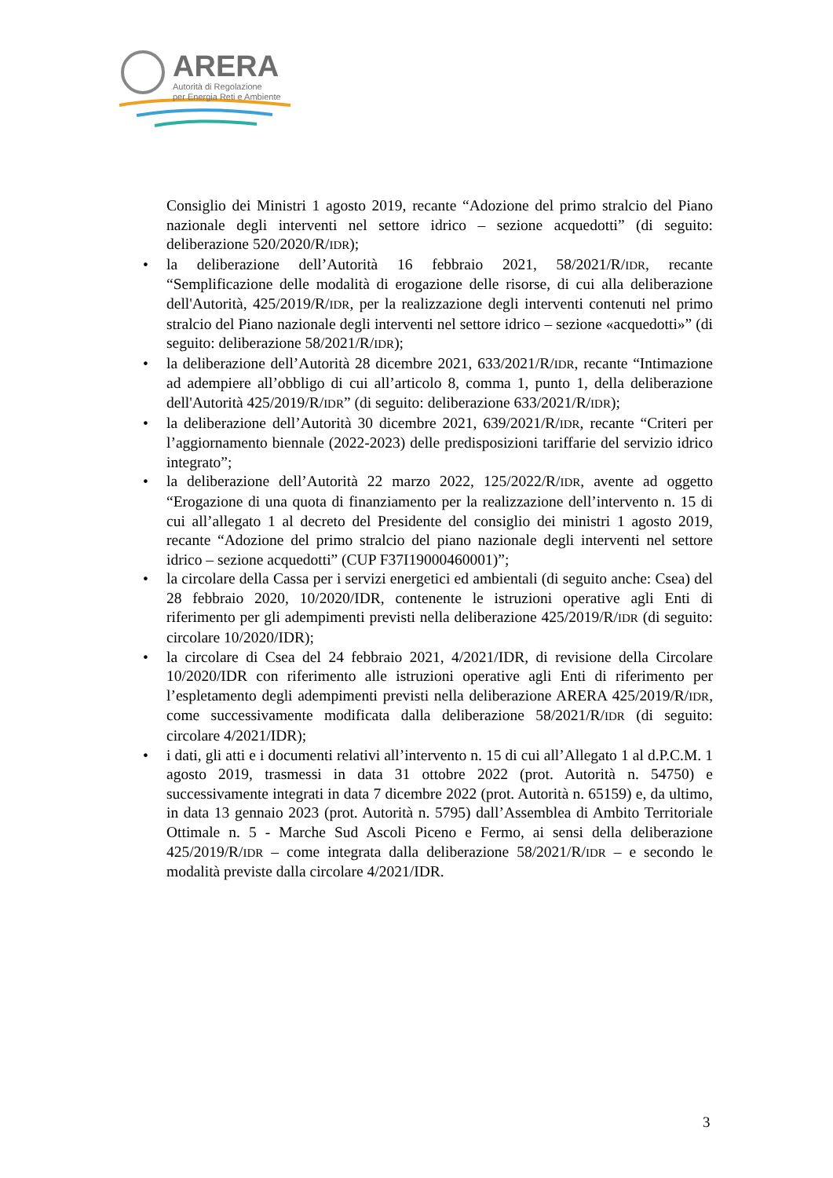ARERA
Autorità di Regolazione
per Energia Reti e Ambiente
Consiglio dei Ministri 1 agosto 2019, recante “Adozione del primo stralcio del Piano nazionale degli interventi nel settore idrico – sezione acquedotti” (di seguito: deliberazione 520/2020/R/IDR);
• la deliberazione dell’Autorità 16 febbraio 2021, 58/2021/R/IDR, recante “Semplificazione delle modalità di erogazione delle risorse, di cui alla deliberazione dell'Autorità, 425/2019/R/IDR, per la realizzazione degli interventi contenuti nel primo stralcio del Piano nazionale degli interventi nel settore idrico – sezione «acquedotti»” (di seguito: deliberazione 58/2021/R/IDR);
• la deliberazione dell’Autorità 28 dicembre 2021, 633/2021/R/IDR, recante “Intimazione ad adempiere all’obbligo di cui all’articolo 8, comma 1, punto 1, della deliberazione dell'Autorità 425/2019/R/IDR” (di seguito: deliberazione 633/2021/R/IDR);
• la deliberazione dell’Autorità 30 dicembre 2021, 639/2021/R/IDR, recante “Criteri per l’aggiornamento biennale (2022-2023) delle predisposizioni tariffarie del servizio idrico integrato”;
• la deliberazione dell’Autorità 22 marzo 2022, 125/2022/R/IDR, avente ad oggetto “Erogazione di una quota di finanziamento per la realizzazione dell’intervento n. 15 di cui all’allegato 1 al decreto del Presidente del consiglio dei ministri 1 agosto 2019, recante “Adozione del primo stralcio del piano nazionale degli interventi nel settore idrico – sezione acquedotti” (CUP F37I19000460001)”;
• la circolare della Cassa per i servizi energetici ed ambientali (di seguito anche: Csea) del 28 febbraio 2020, 10/2020/IDR, contenente le istruzioni operative agli Enti di riferimento per gli adempimenti previsti nella deliberazione 425/2019/R/IDR (di seguito: circolare 10/2020/IDR);
• la circolare di Csea del 24 febbraio 2021, 4/2021/IDR, di revisione della Circolare 10/2020/IDR con riferimento alle istruzioni operative agli Enti di riferimento per l’espletamento degli adempimenti previsti nella deliberazione ARERA 425/2019/R/IDR, come successivamente modificata dalla deliberazione 58/2021/R/IDR (di seguito: circolare 4/2021/IDR);
• i dati, gli atti e i documenti relativi all’intervento n. 15 di cui all’Allegato 1 al d.P.C.M. 1 agosto 2019, trasmessi in data 31 ottobre 2022 (prot. Autorità n. 54750) e successivamente integrati in data 7 dicembre 2022 (prot. Autorità n. 65159) e, da ultimo, in data 13 gennaio 2023 (prot. Autorità n. 5795) dall’Assemblea di Ambito Territoriale Ottimale n. 5 - Marche Sud Ascoli Piceno e Fermo, ai sensi della deliberazione 425/2019/R/IDR – come integrata dalla deliberazione 58/2021/R/IDR – e secondo le modalità previste dalla circolare 4/2021/IDR.
3